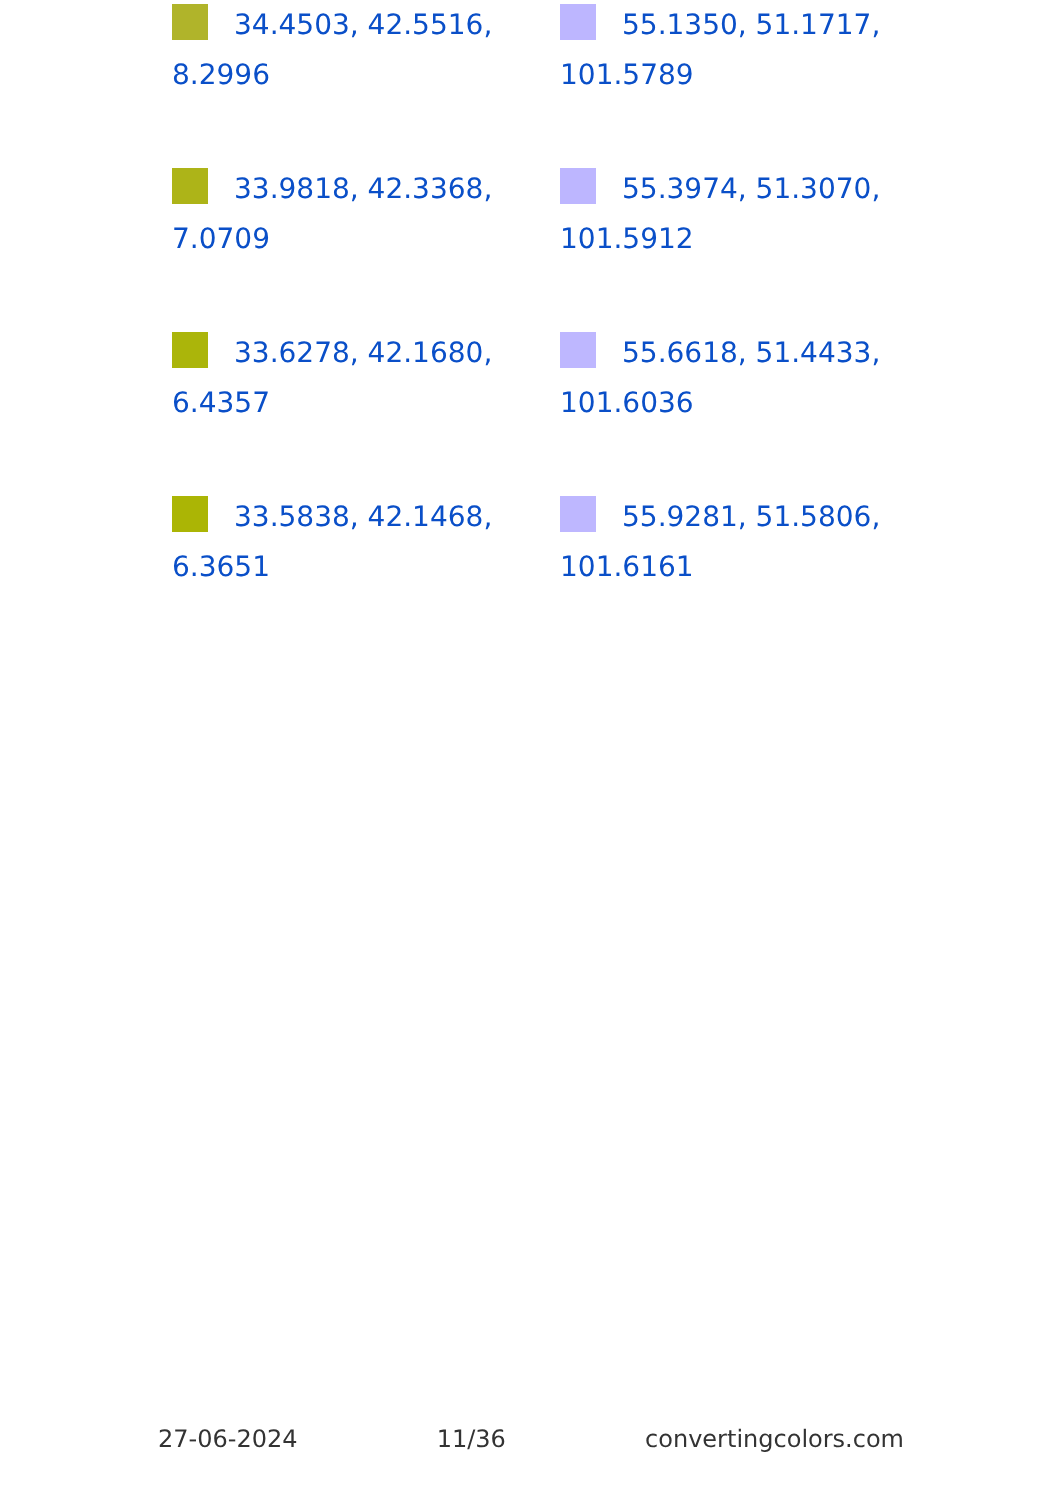34.4503, 42.5516, 8.2996
55.1350, 51.1717, 101.5789
33.9818, 42.3368, 7.0709
55.3974, 51.3070, 101.5912
33.6278, 42.1680, 6.4357
55.6618, 51.4433, 101.6036
33.5838, 42.1468, 6.3651
55.9281, 51.5806, 101.6161
27-06-2024 11/36 convertingcolors.com